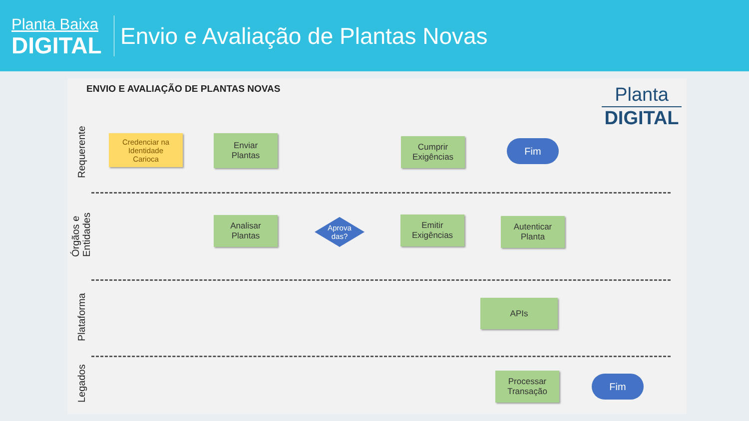Planta Baixa
DIGITAL
Envio e Avaliação de Plantas Novas
ENVIO E AVALIAÇÃO DE PLANTAS NOVAS
Planta
DIGITAL
Requerente
Órgãos e
Entidades
Plataforma
Legados
Credenciar na
Identidade
Carioca
Enviar
Plantas
Cumprir
Exigências
Fim
Analisar
Plantas
Aprova
das?
Emitir
Exigências
Autenticar
Planta
APIs
Processar
Transação
Fim